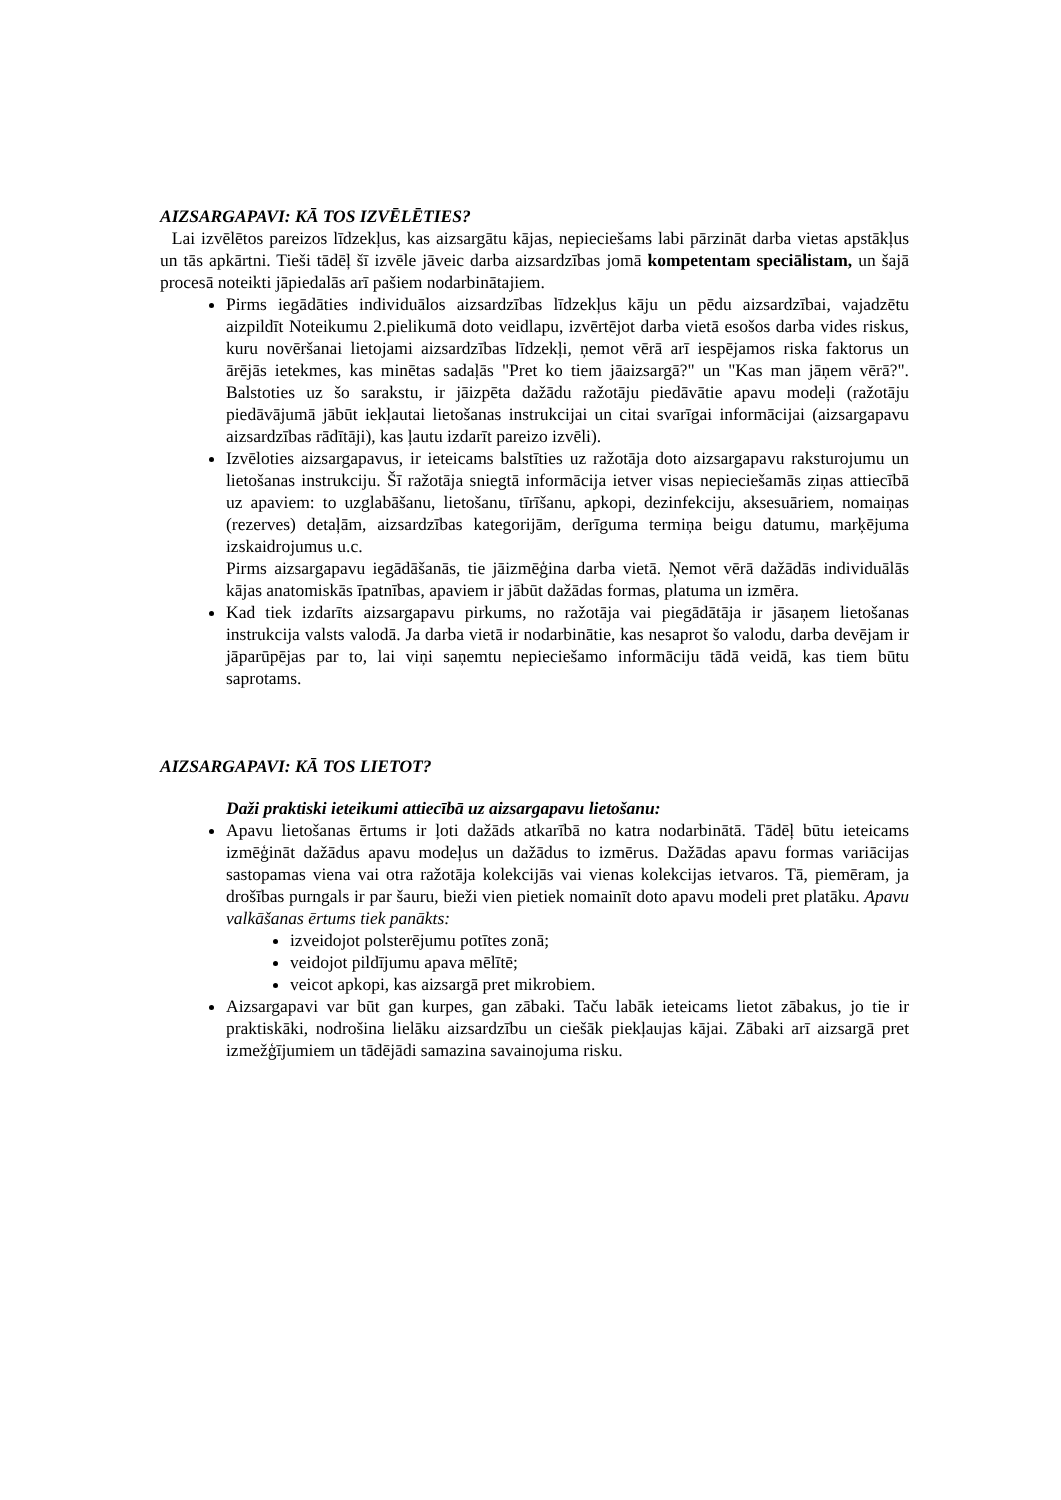AIZSARGAPAVI: KĀ TOS IZVĒLĒTIES?
Lai izvēlētos pareizos līdzekļus, kas aizsargātu kājas, nepieciešams labi pārzināt darba vietas apstākļus un tās apkārtni. Tieši tādēļ šī izvēle jāveic darba aizsardzības jomā kompetentam speciālistam, un šajā procesā noteikti jāpiedalās arī pašiem nodarbinātajiem.
Pirms iegādāties individuālos aizsardzības līdzekļus kāju un pēdu aizsardzībai, vajadzētu aizpildīt Noteikumu 2.pielikumā doto veidlapu, izvērtējot darba vietā esošos darba vides riskus, kuru novēršanai lietojami aizsardzības līdzekļi, ņemot vērā arī iespējamos riska faktorus un ārējās ietekmes, kas minētas sadaļās "Pret ko tiem jāaizsargā?" un "Kas man jāņem vērā?". Balstoties uz šo sarakstu, ir jāizpēta dažādu ražotāju piedāvātie apavu modeļi (ražotāju piedāvājumā jābūt iekļautai lietošanas instrukcijai un citai svarīgai informācijai (aizsargapavu aizsardzības rādītāji), kas ļautu izdarīt pareizo izvēli).
Izvēloties aizsargapavus, ir ieteicams balstīties uz ražotāja doto aizsargapavu raksturojumu un lietošanas instrukciju. Šī ražotāja sniegtā informācija ietver visas nepieciešamās ziņas attiecībā uz apaviem: to uzglabāšanu, lietošanu, tīrīšanu, apkopi, dezinfekciju, aksesuāriem, nomaiņas (rezerves) detaļām, aizsardzības kategorijām, derīguma termiņa beigu datumu, marķējuma izskaidrojumus u.c.
Pirms aizsargapavu iegādāšanās, tie jāizmēģina darba vietā. Ņemot vērā dažādās individuālās kājas anatomiskās īpatnības, apaviem ir jābūt dažādas formas, platuma un izmēra.
Kad tiek izdarīts aizsargapavu pirkums, no ražotāja vai piegādātāja ir jāsaņem lietošanas instrukcija valsts valodā. Ja darba vietā ir nodarbinātie, kas nesaprot šo valodu, darba devējam ir jāparūpējas par to, lai viņi saņemtu nepieciešamo informāciju tādā veidā, kas tiem būtu saprotams.
AIZSARGAPAVI: KĀ TOS LIETOT?
Daži praktiski ieteikumi attiecībā uz aizsargapavu lietošanu:
Apavu lietošanas ērtums ir ļoti dažāds atkarībā no katra nodarbinātā. Tādēļ būtu ieteicams izmēģināt dažādus apavu modeļus un dažādus to izmērus. Dažādas apavu formas variācijas sastopamas viena vai otra ražotāja kolekcijās vai vienas kolekcijas ietvaros. Tā, piemēram, ja drošības purngals ir par šauru, bieži vien pietiek nomainīt doto apavu modeli pret platāku. Apavu valkāšanas ērtums tiek panākts:
izveidojot polsterējumu potītes zonā;
veidojot pildījumu apava mēlītē;
veicot apkopi, kas aizsargā pret mikrobiem.
Aizsargapavi var būt gan kurpes, gan zābaki. Taču labāk ieteicams lietot zābakus, jo tie ir praktiskāki, nodrošina lielāku aizsardzību un ciešāk piekļaujas kājai. Zābaki arī aizsargā pret izmežģījumiem un tādējādi samazina savainojuma risku.